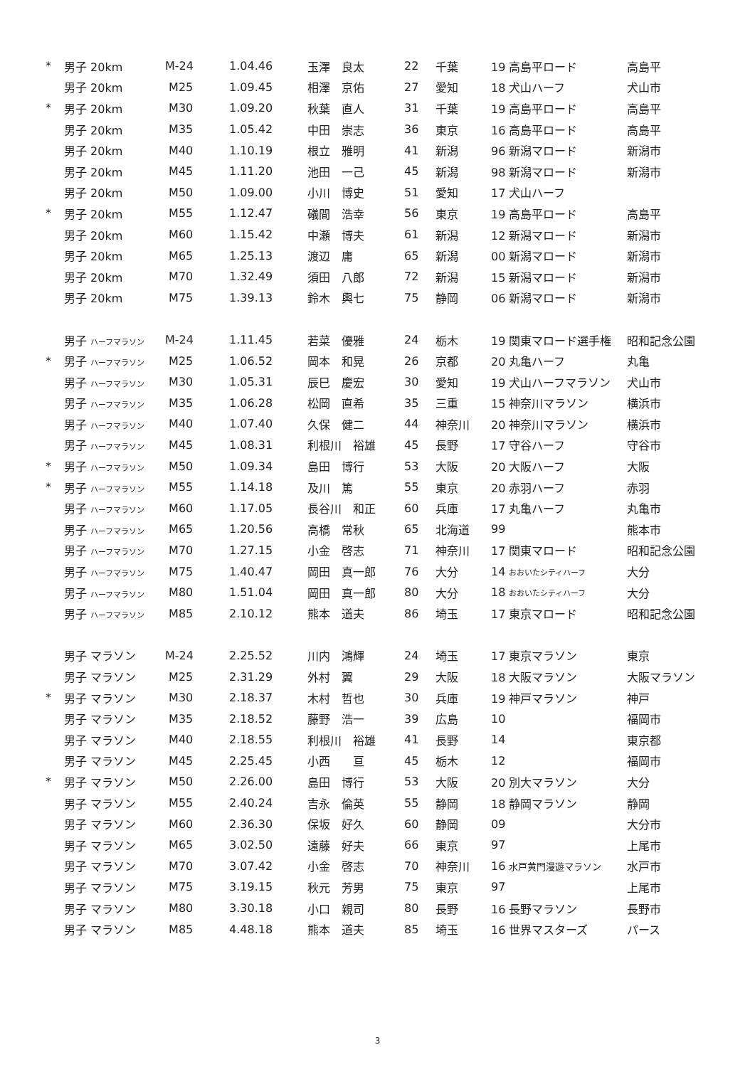| * | 男子 20km | M-24 | 1.04.46 | 玉澤 良太 | 22 | 千葉 | 19 高島平ロード | 高島平 |
| | 男子 20km | M25 | 1.09.45 | 相澤 京佑 | 27 | 愛知 | 18 犬山ハーフ | 犬山市 |
| * | 男子 20km | M30 | 1.09.20 | 秋葉 直人 | 31 | 千葉 | 19 高島平ロード | 高島平 |
| | 男子 20km | M35 | 1.05.42 | 中田 崇志 | 36 | 東京 | 16 高島平ロード | 高島平 |
| | 男子 20km | M40 | 1.10.19 | 根立 雅明 | 41 | 新潟 | 96 新潟マロード | 新潟市 |
| | 男子 20km | M45 | 1.11.20 | 池田 一己 | 45 | 新潟 | 98 新潟マロード | 新潟市 |
| | 男子 20km | M50 | 1.09.00 | 小川 博史 | 51 | 愛知 | 17 犬山ハーフ | |
| * | 男子 20km | M55 | 1.12.47 | 礒間 浩幸 | 56 | 東京 | 19 高島平ロード | 高島平 |
| | 男子 20km | M60 | 1.15.42 | 中瀬 博夫 | 61 | 新潟 | 12 新潟マロード | 新潟市 |
| | 男子 20km | M65 | 1.25.13 | 渡辺 庸 | 65 | 新潟 | 00 新潟マロード | 新潟市 |
| | 男子 20km | M70 | 1.32.49 | 須田 八郎 | 72 | 新潟 | 15 新潟マロード | 新潟市 |
| | 男子 20km | M75 | 1.39.13 | 鈴木 輿七 | 75 | 静岡 | 06 新潟マロード | 新潟市 |
| | 男子 ハーフマラソン | M-24 | 1.11.45 | 若菜 優雅 | 24 | 栃木 | 19 関東マロード選手権 | 昭和記念公園 |
| * | 男子 ハーフマラソン | M25 | 1.06.52 | 岡本 和晃 | 26 | 京都 | 20 丸亀ハーフ | 丸亀 |
| | 男子 ハーフマラソン | M30 | 1.05.31 | 辰巳 慶宏 | 30 | 愛知 | 19 犬山ハーフマラソン | 犬山市 |
| | 男子 ハーフマラソン | M35 | 1.06.28 | 松岡 直希 | 35 | 三重 | 15 神奈川マラソン | 横浜市 |
| | 男子 ハーフマラソン | M40 | 1.07.40 | 久保 健二 | 44 | 神奈川 | 20 神奈川マラソン | 横浜市 |
| | 男子 ハーフマラソン | M45 | 1.08.31 | 利根川 裕雄 | 45 | 長野 | 17 守谷ハーフ | 守谷市 |
| * | 男子 ハーフマラソン | M50 | 1.09.34 | 島田 博行 | 53 | 大阪 | 20 大阪ハーフ | 大阪 |
| * | 男子 ハーフマラソン | M55 | 1.14.18 | 及川 篤 | 55 | 東京 | 20 赤羽ハーフ | 赤羽 |
| | 男子 ハーフマラソン | M60 | 1.17.05 | 長谷川 和正 | 60 | 兵庫 | 17 丸亀ハーフ | 丸亀市 |
| | 男子 ハーフマラソン | M65 | 1.20.56 | 高橋 常秋 | 65 | 北海道 | 99 | 熊本市 |
| | 男子 ハーフマラソン | M70 | 1.27.15 | 小金 啓志 | 71 | 神奈川 | 17 関東マロード | 昭和記念公園 |
| | 男子 ハーフマラソン | M75 | 1.40.47 | 岡田 真一郎 | 76 | 大分 | 14 おおいたシティハーフ | 大分 |
| | 男子 ハーフマラソン | M80 | 1.51.04 | 岡田 真一郎 | 80 | 大分 | 18 おおいたシティハーフ | 大分 |
| | 男子 ハーフマラソン | M85 | 2.10.12 | 熊本 道夫 | 86 | 埼玉 | 17 東京マロード | 昭和記念公園 |
| | 男子 マラソン | M-24 | 2.25.52 | 川内 鴻輝 | 24 | 埼玉 | 17 東京マラソン | 東京 |
| | 男子 マラソン | M25 | 2.31.29 | 外村 翼 | 29 | 大阪 | 18 大阪マラソン | 大阪マラソン |
| * | 男子 マラソン | M30 | 2.18.37 | 木村 哲也 | 30 | 兵庫 | 19 神戸マラソン | 神戸 |
| | 男子 マラソン | M35 | 2.18.52 | 藤野 浩一 | 39 | 広島 | 10 | 福岡市 |
| | 男子 マラソン | M40 | 2.18.55 | 利根川 裕雄 | 41 | 長野 | 14 | 東京都 |
| | 男子 マラソン | M45 | 2.25.45 | 小西 亘 | 45 | 栃木 | 12 | 福岡市 |
| * | 男子 マラソン | M50 | 2.26.00 | 島田 博行 | 53 | 大阪 | 20 別大マラソン | 大分 |
| | 男子 マラソン | M55 | 2.40.24 | 吉永 倫英 | 55 | 静岡 | 18 静岡マラソン | 静岡 |
| | 男子 マラソン | M60 | 2.36.30 | 保坂 好久 | 60 | 静岡 | 09 | 大分市 |
| | 男子 マラソン | M65 | 3.02.50 | 遠藤 好夫 | 66 | 東京 | 97 | 上尾市 |
| | 男子 マラソン | M70 | 3.07.42 | 小金 啓志 | 70 | 神奈川 | 16 水戸黄門漫遊マラソン | 水戸市 |
| | 男子 マラソン | M75 | 3.19.15 | 秋元 芳男 | 75 | 東京 | 97 | 上尾市 |
| | 男子 マラソン | M80 | 3.30.18 | 小口 親司 | 80 | 長野 | 16 長野マラソン | 長野市 |
| | 男子 マラソン | M85 | 4.48.18 | 熊本 道夫 | 85 | 埼玉 | 16 世界マスターズ | パース |
3